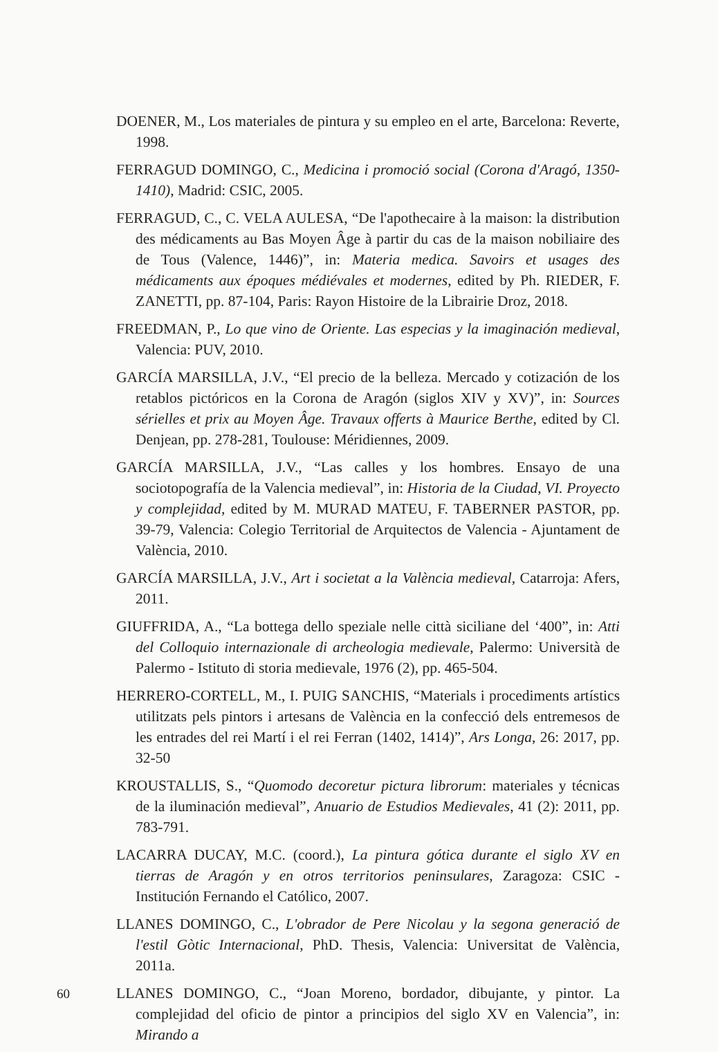DOENER, M., Los materiales de pintura y su empleo en el arte, Barcelona: Reverte, 1998.
FERRAGUD DOMINGO, C., Medicina i promoció social (Corona d'Aragó, 1350-1410), Madrid: CSIC, 2005.
FERRAGUD, C., C. VELA AULESA, “De l'apothecaire à la maison: la distribution des médicaments au Bas Moyen Âge à partir du cas de la maison nobiliaire des de Tous (Valence, 1446)”, in: Materia medica. Savoirs et usages des médicaments aux époques médiévales et modernes, edited by Ph. RIEDER, F. ZANETTI, pp. 87-104, Paris: Rayon Histoire de la Librairie Droz, 2018.
FREEDMAN, P., Lo que vino de Oriente. Las especias y la imaginación medieval, Valencia: PUV, 2010.
GARCÍA MARSILLA, J.V., “El precio de la belleza. Mercado y cotización de los retablos pictóricos en la Corona de Aragón (siglos XIV y XV)”, in: Sources sérielles et prix au Moyen Âge. Travaux offerts à Maurice Berthe, edited by Cl. Denjean, pp. 278-281, Toulouse: Méridiennes, 2009.
GARCÍA MARSILLA, J.V., “Las calles y los hombres. Ensayo de una sociotopografía de la Valencia medieval”, in: Historia de la Ciudad, VI. Proyecto y complejidad, edited by M. MURAD MATEU, F. TABERNER PASTOR, pp. 39-79, Valencia: Colegio Territorial de Arquitectos de Valencia - Ajuntament de València, 2010.
GARCÍA MARSILLA, J.V., Art i societat a la València medieval, Catarroja: Afers, 2011.
GIUFFRIDA, A., “La bottega dello speziale nelle città siciliane del ‘400”, in: Atti del Colloquio internazionale di archeologia medievale, Palermo: Università de Palermo - Istituto di storia medievale, 1976 (2), pp. 465-504.
HERRERO-CORTELL, M., I. PUIG SANCHIS, “Materials i procediments artístics utilitzats pels pintors i artesans de València en la confecció dels entremesos de les entrades del rei Martí i el rei Ferran (1402, 1414)”, Ars Longa, 26: 2017, pp. 32-50
KROUSTALLIS, S., “Quomodo decoretur pictura librorum: materiales y técnicas de la iluminación medieval”, Anuario de Estudios Medievales, 41 (2): 2011, pp. 783-791.
LACARRA DUCAY, M.C. (coord.), La pintura gótica durante el siglo XV en tierras de Aragón y en otros territorios peninsulares, Zaragoza: CSIC - Institución Fernando el Católico, 2007.
LLANES DOMINGO, C., L'obrador de Pere Nicolau y la segona generació de l'estil Gòtic Internacional, PhD. Thesis, Valencia: Universitat de València, 2011a.
LLANES DOMINGO, C., “Joan Moreno, bordador, dibujante, y pintor. La complejidad del oficio de pintor a principios del siglo XV en Valencia”, in: Mirando a
60